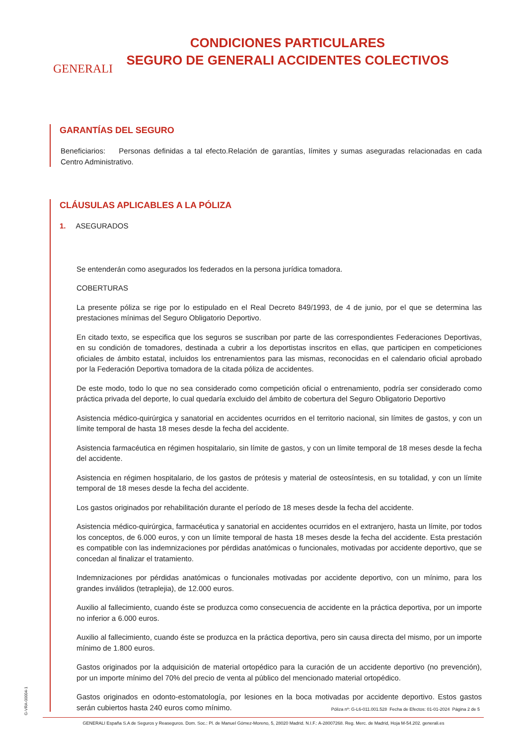GENERALI
CONDICIONES PARTICULARES
SEGURO DE GENERALI ACCIDENTES COLECTIVOS
GARANTÍAS DEL SEGURO
Beneficiarios: Personas definidas a tal efecto.Relación de garantías, límites y sumas aseguradas relacionadas en cada Centro Administrativo.
CLÁUSULAS APLICABLES A LA PÓLIZA
1. ASEGURADOS
Se entenderán como asegurados los federados en la persona jurídica tomadora.
COBERTURAS
La presente póliza se rige por lo estipulado en el Real Decreto 849/1993, de 4 de junio, por el que se determina las prestaciones mínimas del Seguro Obligatorio Deportivo.
En citado texto, se especifica que los seguros se suscriban por parte de las correspondientes Federaciones Deportivas, en su condición de tomadores, destinada a cubrir a los deportistas inscritos en ellas, que participen en competiciones oficiales de ámbito estatal, incluidos los entrenamientos para las mismas, reconocidas en el calendario oficial aprobado por la Federación Deportiva tomadora de la citada póliza de accidentes.
De este modo, todo lo que no sea considerado como competición oficial o entrenamiento, podría ser considerado como práctica privada del deporte, lo cual quedaría excluido del ámbito de cobertura del Seguro Obligatorio Deportivo
Asistencia médico-quirúrgica y sanatorial en accidentes ocurridos en el territorio nacional, sin límites de gastos, y con un límite temporal de hasta 18 meses desde la fecha del accidente.
Asistencia farmacéutica en régimen hospitalario, sin límite de gastos, y con un límite temporal de 18 meses desde la fecha del accidente.
Asistencia en régimen hospitalario, de los gastos de prótesis y material de osteosíntesis, en su totalidad, y con un límite temporal de 18 meses desde la fecha del accidente.
Los gastos originados por rehabilitación durante el período de 18 meses desde la fecha del accidente.
Asistencia médico-quirúrgica, farmacéutica y sanatorial en accidentes ocurridos en el extranjero, hasta un límite, por todos los conceptos, de 6.000 euros, y con un límite temporal de hasta 18 meses desde la fecha del accidente. Esta prestación es compatible con las indemnizaciones por pérdidas anatómicas o funcionales, motivadas por accidente deportivo, que se concedan al finalizar el tratamiento.
Indemnizaciones por pérdidas anatómicas o funcionales motivadas por accidente deportivo, con un mínimo, para los grandes inválidos (tetraplejia), de 12.000 euros.
Auxilio al fallecimiento, cuando éste se produzca como consecuencia de accidente en la práctica deportiva, por un importe no inferior a 6.000 euros.
Auxilio al fallecimiento, cuando éste se produzca en la práctica deportiva, pero sin causa directa del mismo, por un importe mínimo de 1.800 euros.
Gastos originados por la adquisición de material ortopédico para la curación de un accidente deportivo (no prevención), por un importe mínimo del 70% del precio de venta al público del mencionado material ortopédico.
Gastos originados en odonto-estomatología, por lesiones en la boca motivadas por accidente deportivo. Estos gastos serán cubiertos hasta 240 euros como mínimo.
G-VRA-00004-1
Póliza nº: G-L6-011.001.528 Fecha de Efectos: 01-01-2024 Página 2 de 5
GENERALI España S.A de Seguros y Reaseguros. Dom. Soc.: Pl. de Manuel Gómez-Moreno, 5, 28020 Madrid. N.I.F.: A-28007268. Reg. Merc. de Madrid, Hoja M-54.202. generali.es